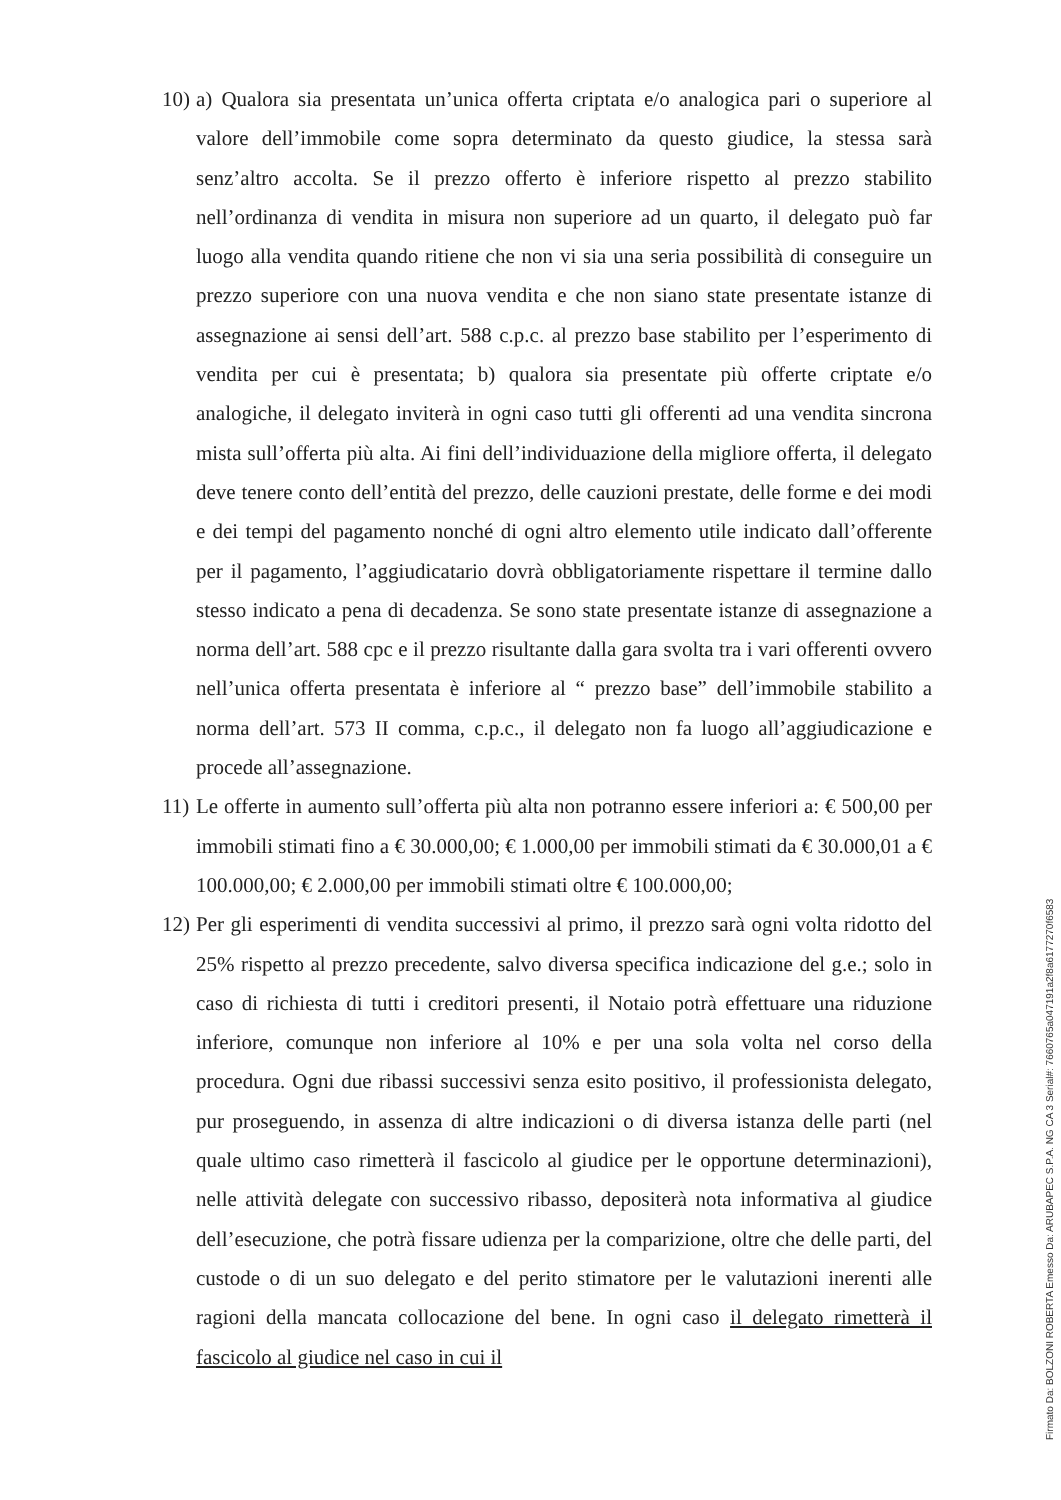10)
a) Qualora sia presentata un’unica offerta criptata e/o analogica pari o superiore al valore dell’immobile come sopra determinato da questo giudice, la stessa sarà senz’altro accolta. Se il prezzo offerto è inferiore rispetto al prezzo stabilito nell’ordinanza di vendita in misura non superiore ad un quarto, il delegato può far luogo alla vendita quando ritiene che non vi sia una seria possibilità di conseguire un prezzo superiore con una nuova vendita e che non siano state presentate istanze di assegnazione ai sensi dell’art. 588 c.p.c. al prezzo base stabilito per l’esperimento di vendita per cui è presentata; b) qualora sia presentate più offerte criptate e/o analogiche, il delegato inviterà in ogni caso tutti gli offerenti ad una vendita sincrona mista sull’offerta più alta. Ai fini dell’individuazione della migliore offerta, il delegato deve tenere conto dell’entità del prezzo, delle cauzioni prestate, delle forme e dei modi e dei tempi del pagamento nonché di ogni altro elemento utile indicato dall’offerente per il pagamento, l’aggiudicatario dovrà obbligatoriamente rispettare il termine dallo stesso indicato a pena di decadenza. Se sono state presentate istanze di assegnazione a norma dell’art. 588 cpc e il prezzo risultante dalla gara svolta tra i vari offerenti ovvero nell’unica offerta presentata è inferiore al “ prezzo base” dell’immobile stabilito a norma dell’art. 573 II comma, c.p.c., il delegato non fa luogo all’aggiudicazione e procede all’assegnazione.
11)
Le offerte in aumento sull’offerta più alta non potranno essere inferiori a: € 500,00 per immobili stimati fino a € 30.000,00; € 1.000,00 per immobili stimati da € 30.000,01 a € 100.000,00; € 2.000,00 per immobili stimati oltre € 100.000,00;
12)
Per gli esperimenti di vendita successivi al primo, il prezzo sarà ogni volta ridotto del 25% rispetto al prezzo precedente, salvo diversa specifica indicazione del g.e.; solo in caso di richiesta di tutti i creditori presenti, il Notaio potrà effettuare una riduzione inferiore, comunque non inferiore al 10% e per una sola volta nel corso della procedura. Ogni due ribassi successivi senza esito positivo, il professionista delegato, pur proseguendo, in assenza di altre indicazioni o di diversa istanza delle parti (nel quale ultimo caso rimetterà il fascicolo al giudice per le opportune determinazioni), nelle attività delegate con successivo ribasso, depositerà nota informativa al giudice dell’esecuzione, che potrà fissare udienza per la comparizione, oltre che delle parti, del custode o di un suo delegato e del perito stimatore per le valutazioni inerenti alle ragioni della mancata collocazione del bene. In ogni caso il delegato rimetterà il fascicolo al giudice nel caso in cui il
Firmato Da: BOLZONI ROBERTA Emesso Da: ARUBAPEC S.P.A. NG CA 3 Serial#: 7660765a047191a2f8a6177270f6583